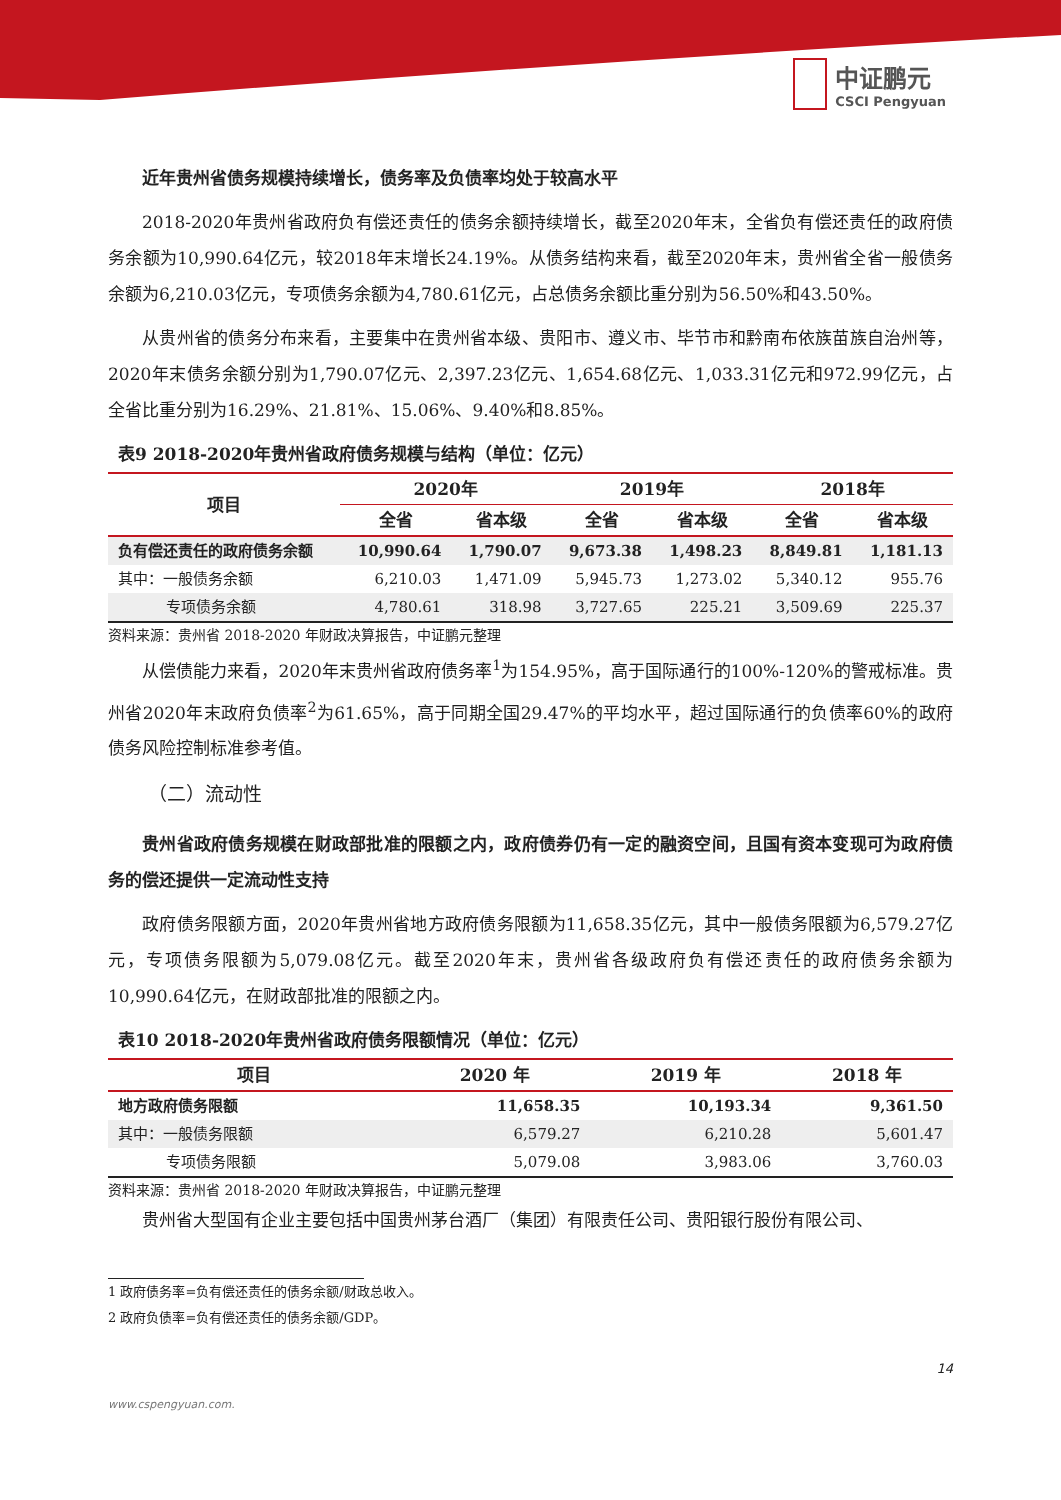中证鹏元
CSCI Pengyuan
近年贵州省债务规模持续增长，债务率及负债率均处于较高水平
2018-2020年贵州省政府负有偿还责任的债务余额持续增长，截至2020年末，全省负有偿还责任的政府债务余额为10,990.64亿元，较2018年末增长24.19%。从债务结构来看，截至2020年末，贵州省全省一般债务余额为6,210.03亿元，专项债务余额为4,780.61亿元，占总债务余额比重分别为56.50%和43.50%。
从贵州省的债务分布来看，主要集中在贵州省本级、贵阳市、遵义市、毕节市和黔南布依族苗族自治州等，2020年末债务余额分别为1,790.07亿元、2,397.23亿元、1,654.68亿元、1,033.31亿元和972.99亿元，占全省比重分别为16.29%、21.81%、15.06%、9.40%和8.85%。
表9 2018-2020年贵州省政府债务规模与结构（单位：亿元）
| 项目 | 2020年 | | 2019年 | | 2018年 | |
| --- | --- | --- | --- | --- | --- | --- |
| | 全省 | 省本级 | 全省 | 省本级 | 全省 | 省本级 |
| 负有偿还责任的政府债务余额 | 10,990.64 | 1,790.07 | 9,673.38 | 1,498.23 | 8,849.81 | 1,181.13 |
| 其中：一般债务余额 | 6,210.03 | 1,471.09 | 5,945.73 | 1,273.02 | 5,340.12 | 955.76 |
| 专项债务余额 | 4,780.61 | 318.98 | 3,727.65 | 225.21 | 3,509.69 | 225.37 |
资料来源：贵州省 2018-2020 年财政决算报告，中证鹏元整理
从偿债能力来看，2020年末贵州省政府债务率<sup>1</sup>为154.95%，高于国际通行的100%-120%的警戒标准。贵州省2020年末政府负债率<sup>2</sup>为61.65%，高于同期全国29.47%的平均水平，超过国际通行的负债率60%的政府债务风险控制标准参考值。
（二）流动性
贵州省政府债务规模在财政部批准的限额之内，政府债券仍有一定的融资空间，且国有资本变现可为政府债务的偿还提供一定流动性支持
政府债务限额方面，2020年贵州省地方政府债务限额为11,658.35亿元，其中一般债务限额为6,579.27亿元，专项债务限额为5,079.08亿元。截至2020年末，贵州省各级政府负有偿还责任的政府债务余额为10,990.64亿元，在财政部批准的限额之内。
表10 2018-2020年贵州省政府债务限额情况（单位：亿元）
| 项目 | 2020 年 | 2019 年 | 2018 年 |
| --- | --- | --- | --- |
| 地方政府债务限额 | 11,658.35 | 10,193.34 | 9,361.50 |
| 其中：一般债务限额 | 6,579.27 | 6,210.28 | 5,601.47 |
| 专项债务限额 | 5,079.08 | 3,983.06 | 3,760.03 |
资料来源：贵州省 2018-2020 年财政决算报告，中证鹏元整理
贵州省大型国有企业主要包括中国贵州茅台酒厂（集团）有限责任公司、贵阳银行股份有限公司、
1 政府债务率=负有偿还责任的债务余额/财政总收入。
2 政府负债率=负有偿还责任的债务余额/GDP。
14
www.cspengyuan.com.